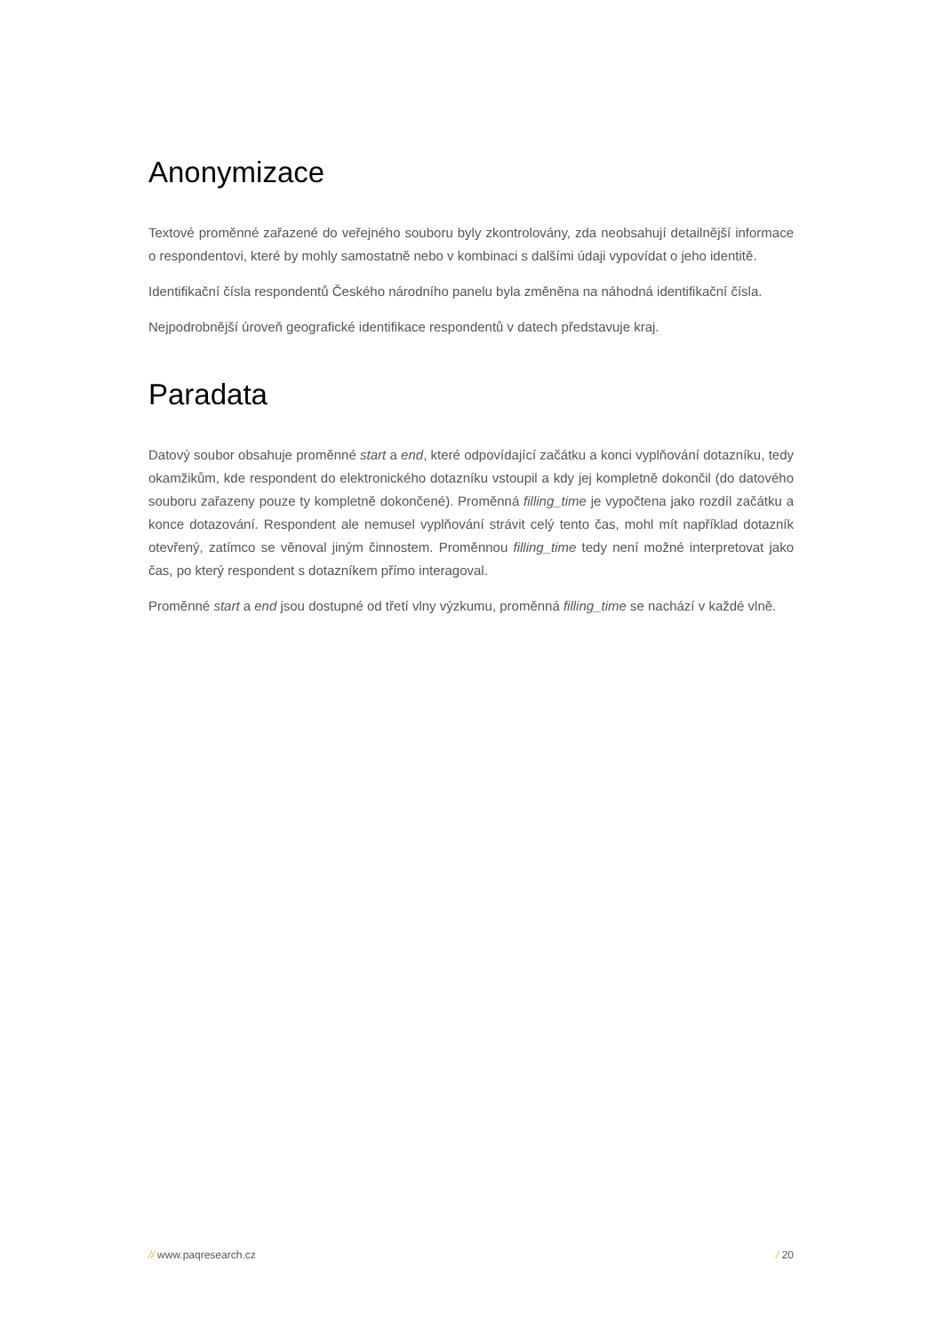Anonymizace
Textové proměnné zařazené do veřejného souboru byly zkontrolovány, zda neobsahují detailnější informace o respondentovi, které by mohly samostatně nebo v kombinaci s dalšími údaji vypovídat o jeho identitě.
Identifikační čísla respondentů Českého národního panelu byla změněna na náhodná identifikační čísla.
Nejpodrobnější úroveň geografické identifikace respondentů v datech představuje kraj.
Paradata
Datový soubor obsahuje proměnné start a end, které odpovídající začátku a konci vyplňování dotazníku, tedy okamžikům, kde respondent do elektronického dotazníku vstoupil a kdy jej kompletně dokončil (do datového souboru zařazeny pouze ty kompletně dokončené). Proměnná filling_time je vypočtena jako rozdíl začátku a konce dotazování. Respondent ale nemusel vyplňování strávit celý tento čas, mohl mít například dotazník otevřený, zatímco se věnoval jiným činnostem. Proměnnou filling_time tedy není možné interpretovat jako čas, po který respondent s dotazníkem přímo interagoval.
Proměnné start a end jsou dostupné od třetí vlny výzkumu, proměnná filling_time se nachází v každé vlně.
// www.paqresearch.cz / 20